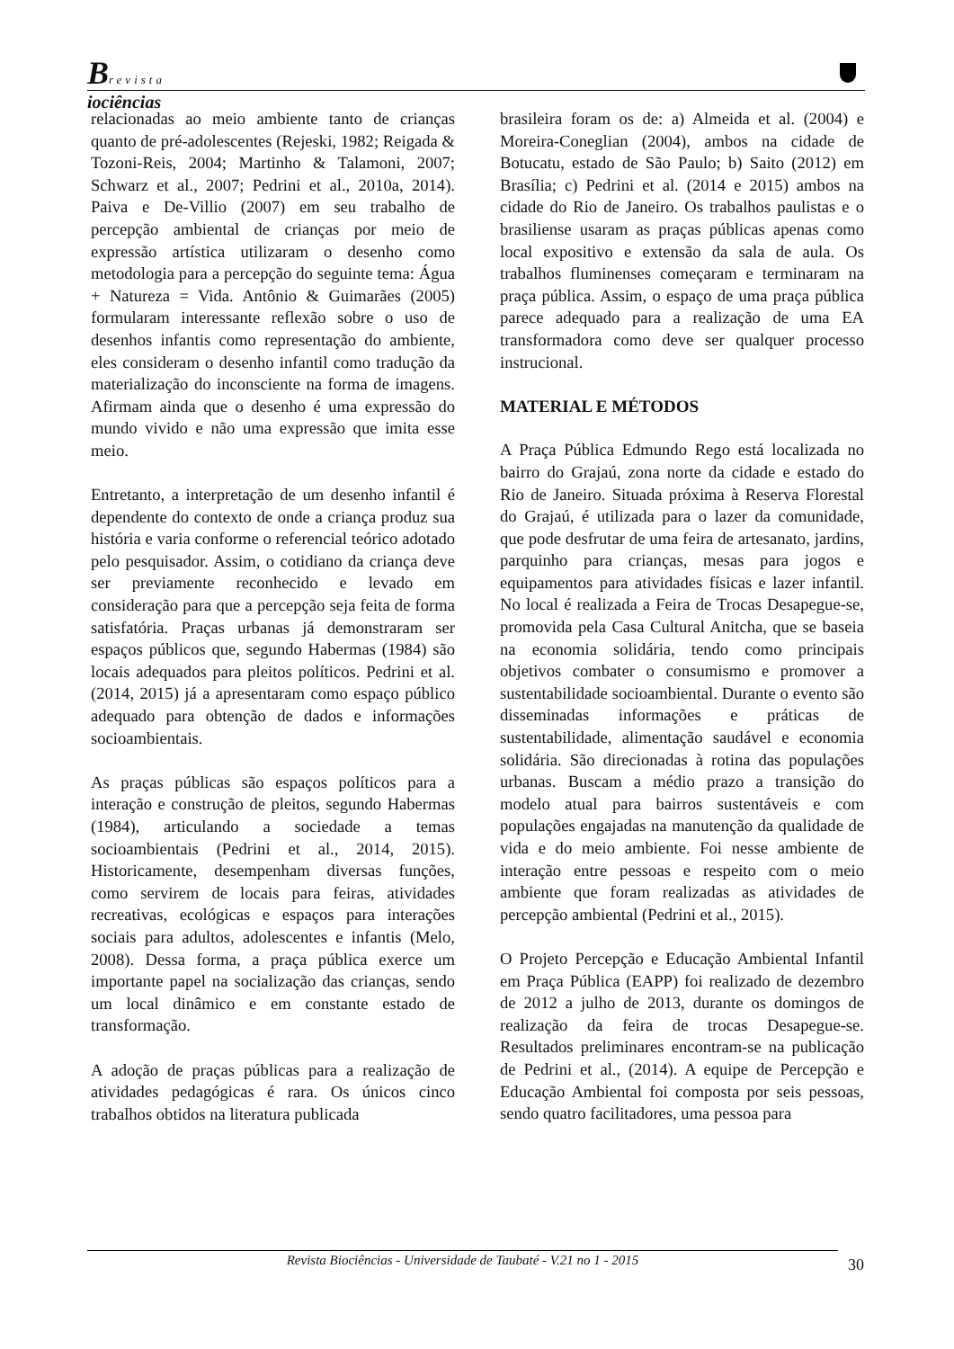Brevista
iociências
relacionadas ao meio ambiente tanto de crianças quanto de pré-adolescentes (Rejeski, 1982; Reigada & Tozoni-Reis, 2004; Martinho & Talamoni, 2007; Schwarz et al., 2007; Pedrini et al., 2010a, 2014). Paiva e De-Villio (2007) em seu trabalho de percepção ambiental de crianças por meio de expressão artística utilizaram o desenho como metodologia para a percepção do seguinte tema: Água + Natureza = Vida. Antônio & Guimarães (2005) formularam interessante reflexão sobre o uso de desenhos infantis como representação do ambiente, eles consideram o desenho infantil como tradução da materialização do inconsciente na forma de imagens. Afirmam ainda que o desenho é uma expressão do mundo vivido e não uma expressão que imita esse meio.
Entretanto, a interpretação de um desenho infantil é dependente do contexto de onde a criança produz sua história e varia conforme o referencial teórico adotado pelo pesquisador. Assim, o cotidiano da criança deve ser previamente reconhecido e levado em consideração para que a percepção seja feita de forma satisfatória. Praças urbanas já demonstraram ser espaços públicos que, segundo Habermas (1984) são locais adequados para pleitos políticos. Pedrini et al. (2014, 2015) já a apresentaram como espaço público adequado para obtenção de dados e informações socioambientais.
As praças públicas são espaços políticos para a interação e construção de pleitos, segundo Habermas (1984), articulando a sociedade a temas socioambientais (Pedrini et al., 2014, 2015). Historicamente, desempenham diversas funções, como servirem de locais para feiras, atividades recreativas, ecológicas e espaços para interações sociais para adultos, adolescentes e infantis (Melo, 2008). Dessa forma, a praça pública exerce um importante papel na socialização das crianças, sendo um local dinâmico e em constante estado de transformação.
A adoção de praças públicas para a realização de atividades pedagógicas é rara. Os únicos cinco trabalhos obtidos na literatura publicada
brasileira foram os de: a) Almeida et al. (2004) e Moreira-Coneglian (2004), ambos na cidade de Botucatu, estado de São Paulo; b) Saito (2012) em Brasília; c) Pedrini et al. (2014 e 2015) ambos na cidade do Rio de Janeiro. Os trabalhos paulistas e o brasiliense usaram as praças públicas apenas como local expositivo e extensão da sala de aula. Os trabalhos fluminenses começaram e terminaram na praça pública. Assim, o espaço de uma praça pública parece adequado para a realização de uma EA transformadora como deve ser qualquer processo instrucional.
MATERIAL E MÉTODOS
A Praça Pública Edmundo Rego está localizada no bairro do Grajaú, zona norte da cidade e estado do Rio de Janeiro. Situada próxima à Reserva Florestal do Grajaú, é utilizada para o lazer da comunidade, que pode desfrutar de uma feira de artesanato, jardins, parquinho para crianças, mesas para jogos e equipamentos para atividades físicas e lazer infantil. No local é realizada a Feira de Trocas Desapegue-se, promovida pela Casa Cultural Anitcha, que se baseia na economia solidária, tendo como principais objetivos combater o consumismo e promover a sustentabilidade socioambiental. Durante o evento são disseminadas informações e práticas de sustentabilidade, alimentação saudável e economia solidária. São direcionadas à rotina das populações urbanas. Buscam a médio prazo a transição do modelo atual para bairros sustentáveis e com populações engajadas na manutenção da qualidade de vida e do meio ambiente. Foi nesse ambiente de interação entre pessoas e respeito com o meio ambiente que foram realizadas as atividades de percepção ambiental (Pedrini et al., 2015).
O Projeto Percepção e Educação Ambiental Infantil em Praça Pública (EAPP) foi realizado de dezembro de 2012 a julho de 2013, durante os domingos de realização da feira de trocas Desapegue-se. Resultados preliminares encontram-se na publicação de Pedrini et al., (2014). A equipe de Percepção e Educação Ambiental foi composta por seis pessoas, sendo quatro facilitadores, uma pessoa para
Revista Biociências - Universidade de Taubaté - V.21 no 1 - 2015 30